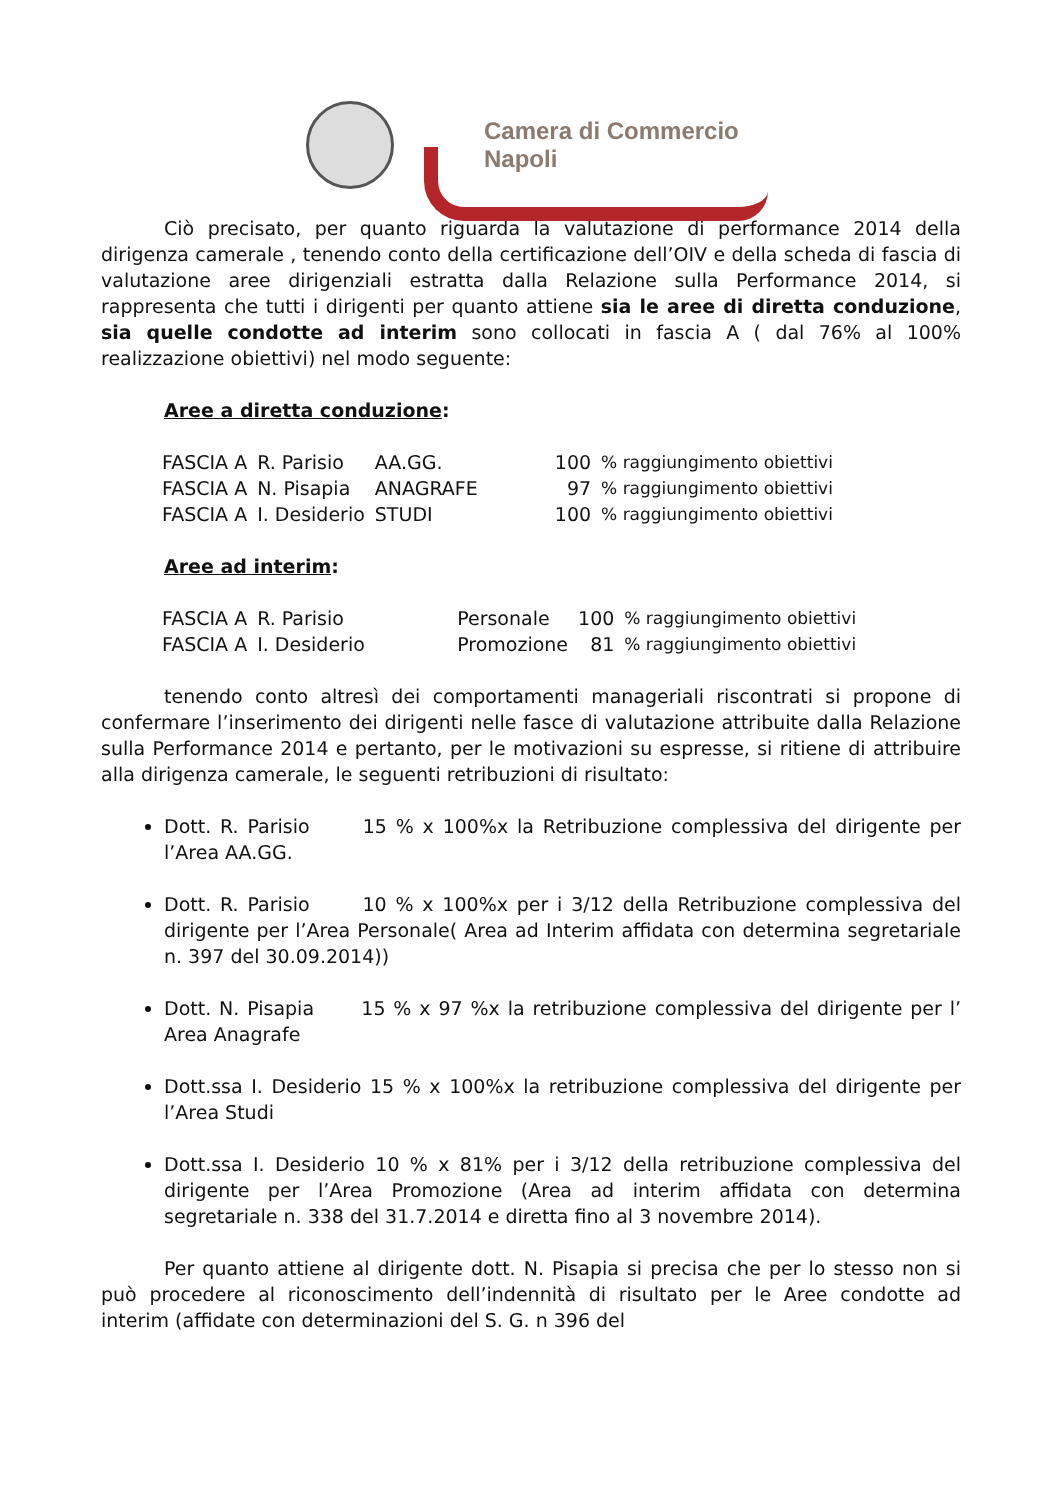Camera di Commercio
Napoli
Ciò precisato, per quanto riguarda la valutazione di performance 2014 della dirigenza camerale , tenendo conto della certificazione dell’OIV e della scheda di fascia di valutazione aree dirigenziali estratta dalla Relazione sulla Performance 2014, si rappresenta che tutti i dirigenti per quanto attiene sia le aree di diretta conduzione, sia quelle condotte ad interim sono collocati in fascia A ( dal 76% al 100% realizzazione obiettivi) nel modo seguente:
Aree a diretta conduzione:
| FASCIA A | R. Parisio | AA.GG. | 100 | % raggiungimento obiettivi |
| FASCIA A | N. Pisapia | ANAGRAFE | 97 | % raggiungimento obiettivi |
| FASCIA A | I. Desiderio | STUDI | 100 | % raggiungimento obiettivi |
Aree ad interim:
| FASCIA A | R. Parisio | Personale | 100 | % raggiungimento obiettivi |
| FASCIA A | I. Desiderio | Promozione | 81 | % raggiungimento obiettivi |
tenendo conto altresì dei comportamenti manageriali riscontrati si propone di confermare l’inserimento dei dirigenti nelle fasce di valutazione attribuite dalla Relazione sulla Performance 2014 e pertanto, per le motivazioni su espresse, si ritiene di attribuire alla dirigenza camerale, le seguenti retribuzioni di risultato:
Dott. R. Parisio 15 % x 100%x la Retribuzione complessiva del dirigente per l’Area AA.GG.
Dott. R. Parisio 10 % x 100%x per i 3/12 della Retribuzione complessiva del dirigente per l’Area Personale( Area ad Interim affidata con determina segretariale n. 397 del 30.09.2014))
Dott. N. Pisapia 15 % x 97 %x la retribuzione complessiva del dirigente per l’ Area Anagrafe
Dott.ssa I. Desiderio 15 % x 100%x la retribuzione complessiva del dirigente per l’Area Studi
Dott.ssa I. Desiderio 10 % x 81% per i 3/12 della retribuzione complessiva del dirigente per l’Area Promozione (Area ad interim affidata con determina segretariale n. 338 del 31.7.2014 e diretta fino al 3 novembre 2014).
Per quanto attiene al dirigente dott. N. Pisapia si precisa che per lo stesso non si può procedere al riconoscimento dell’indennità di risultato per le Aree condotte ad interim (affidate con determinazioni del S. G. n 396 del